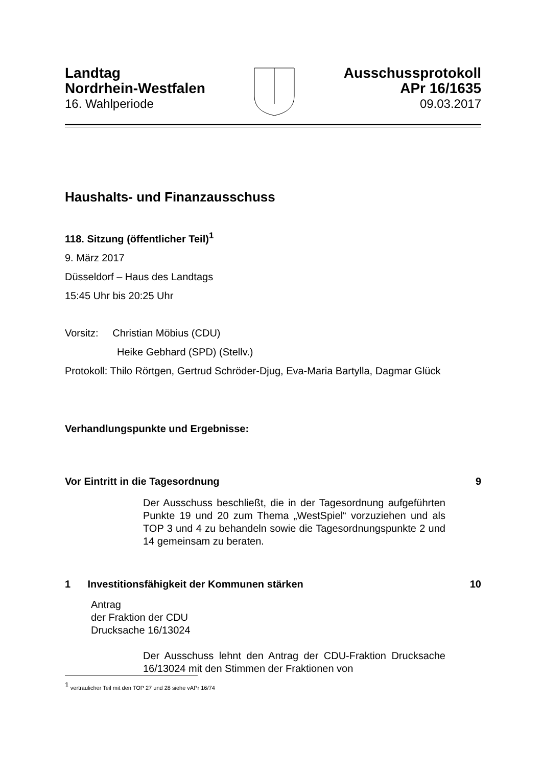Landtag
Nordrhein-Westfalen
16. Wahlperiode
Ausschussprotokoll
APr 16/1635
09.03.2017
Haushalts- und Finanzausschuss
118. Sitzung (öffentlicher Teil)<sup>1</sup>
9. März 2017
Düsseldorf – Haus des Landtags
15:45 Uhr bis 20:25 Uhr
Vorsitz: Christian Möbius (CDU)
Heike Gebhard (SPD) (Stellv.)
Protokoll: Thilo Rörtgen, Gertrud Schröder-Djug, Eva-Maria Bartylla, Dagmar Glück
Verhandlungspunkte und Ergebnisse:
Vor Eintritt in die Tagesordnung 9
Der Ausschuss beschließt, die in der Tagesordnung aufgeführten Punkte 19 und 20 zum Thema „WestSpiel“ vorzuziehen und als TOP 3 und 4 zu behandeln sowie die Tagesordnungspunkte 2 und 14 gemeinsam zu beraten.
1 Investitionsfähigkeit der Kommunen stärken 10
Antrag
der Fraktion der CDU
Drucksache 16/13024
Der Ausschuss lehnt den Antrag der CDU-Fraktion Drucksache 16/13024 mit den Stimmen der Fraktionen von
<sup>1</sup> vertraulicher Teil mit den TOP 27 und 28 siehe vAPr 16/74